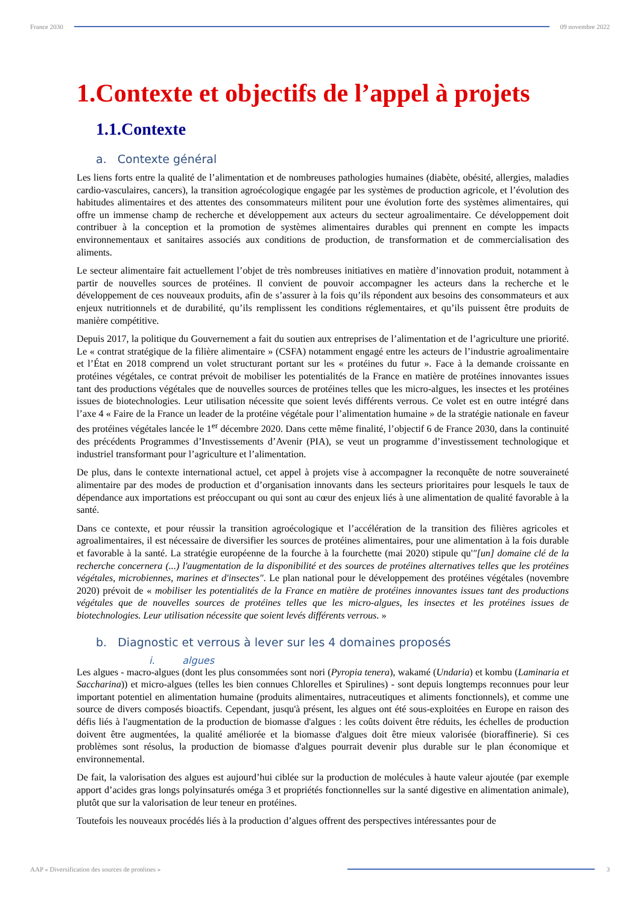France 2030 09 novembre 2022
1.Contexte et objectifs de l’appel à projets
1.1.Contexte
a. Contexte général
Les liens forts entre la qualité de l’alimentation et de nombreuses pathologies humaines (diabète, obésité, allergies, maladies cardio-vasculaires, cancers), la transition agroécologique engagée par les systèmes de production agricole, et l’évolution des habitudes alimentaires et des attentes des consommateurs militent pour une évolution forte des systèmes alimentaires, qui offre un immense champ de recherche et développement aux acteurs du secteur agroalimentaire. Ce développement doit contribuer à la conception et la promotion de systèmes alimentaires durables qui prennent en compte les impacts environnementaux et sanitaires associés aux conditions de production, de transformation et de commercialisation des aliments.
Le secteur alimentaire fait actuellement l’objet de très nombreuses initiatives en matière d’innovation produit, notamment à partir de nouvelles sources de protéines. Il convient de pouvoir accompagner les acteurs dans la recherche et le développement de ces nouveaux produits, afin de s’assurer à la fois qu’ils répondent aux besoins des consommateurs et aux enjeux nutritionnels et de durabilité, qu’ils remplissent les conditions réglementaires, et qu’ils puissent être produits de manière compétitive.
Depuis 2017, la politique du Gouvernement a fait du soutien aux entreprises de l’alimentation et de l’agriculture une priorité. Le « contrat stratégique de la filière alimentaire » (CSFA) notamment engagé entre les acteurs de l’industrie agroalimentaire et l’État en 2018 comprend un volet structurant portant sur les « protéines du futur ». Face à la demande croissante en protéines végétales, ce contrat prévoit de mobiliser les potentialités de la France en matière de protéines innovantes issues tant des productions végétales que de nouvelles sources de protéines telles que les micro-algues, les insectes et les protéines issues de biotechnologies. Leur utilisation nécessite que soient levés différents verrous. Ce volet est en outre intégré dans l’axe 4 « Faire de la France un leader de la protéine végétale pour l’alimentation humaine » de la stratégie nationale en faveur des protéines végétales lancée le 1<sup>er</sup> décembre 2020. Dans cette même finalité, l’objectif 6 de France 2030, dans la continuité des précédents Programmes d’Investissements d’Avenir (PIA), se veut un programme d’investissement technologique et industriel transformant pour l’agriculture et l’alimentation.
De plus, dans le contexte international actuel, cet appel à projets vise à accompagner la reconquête de notre souveraineté alimentaire par des modes de production et d’organisation innovants dans les secteurs prioritaires pour lesquels le taux de dépendance aux importations est préoccupant ou qui sont au cœur des enjeux liés à une alimentation de qualité favorable à la santé.
Dans ce contexte, et pour réussir la transition agroécologique et l’accélération de la transition des filières agricoles et agroalimentaires, il est nécessaire de diversifier les sources de protéines alimentaires, pour une alimentation à la fois durable et favorable à la santé. La stratégie européenne de la fourche à la fourchette (mai 2020) stipule qu'"[un] domaine clé de la recherche concernera (...) l'augmentation de la disponibilité et des sources de protéines alternatives telles que les protéines végétales, microbiennes, marines et d'insectes". Le plan national pour le développement des protéines végétales (novembre 2020) prévoit de « mobiliser les potentialités de la France en matière de protéines innovantes issues tant des productions végétales que de nouvelles sources de protéines telles que les micro-algues, les insectes et les protéines issues de biotechnologies. Leur utilisation nécessite que soient levés différents verrous. »
b. Diagnostic et verrous à lever sur les 4 domaines proposés
i. algues
Les algues - macro-algues (dont les plus consommées sont nori (Pyropia tenera), wakamé (Undaria) et kombu (Laminaria et Saccharina)) et micro-algues (telles les bien connues Chlorelles et Spirulines) - sont depuis longtemps reconnues pour leur important potentiel en alimentation humaine (produits alimentaires, nutraceutiques et aliments fonctionnels), et comme une source de divers composés bioactifs. Cependant, jusqu'à présent, les algues ont été sous-exploitées en Europe en raison des défis liés à l'augmentation de la production de biomasse d'algues : les coûts doivent être réduits, les échelles de production doivent être augmentées, la qualité améliorée et la biomasse d'algues doit être mieux valorisée (bioraffinerie). Si ces problèmes sont résolus, la production de biomasse d'algues pourrait devenir plus durable sur le plan économique et environnemental.
De fait, la valorisation des algues est aujourd’hui ciblée sur la production de molécules à haute valeur ajoutée (par exemple apport d’acides gras longs polyinsaturés oméga 3 et propriétés fonctionnelles sur la santé digestive en alimentation animale), plutôt que sur la valorisation de leur teneur en protéines.
Toutefois les nouveaux procédés liés à la production d’algues offrent des perspectives intéressantes pour de
AAP « Diversification des sources de protéines » 3